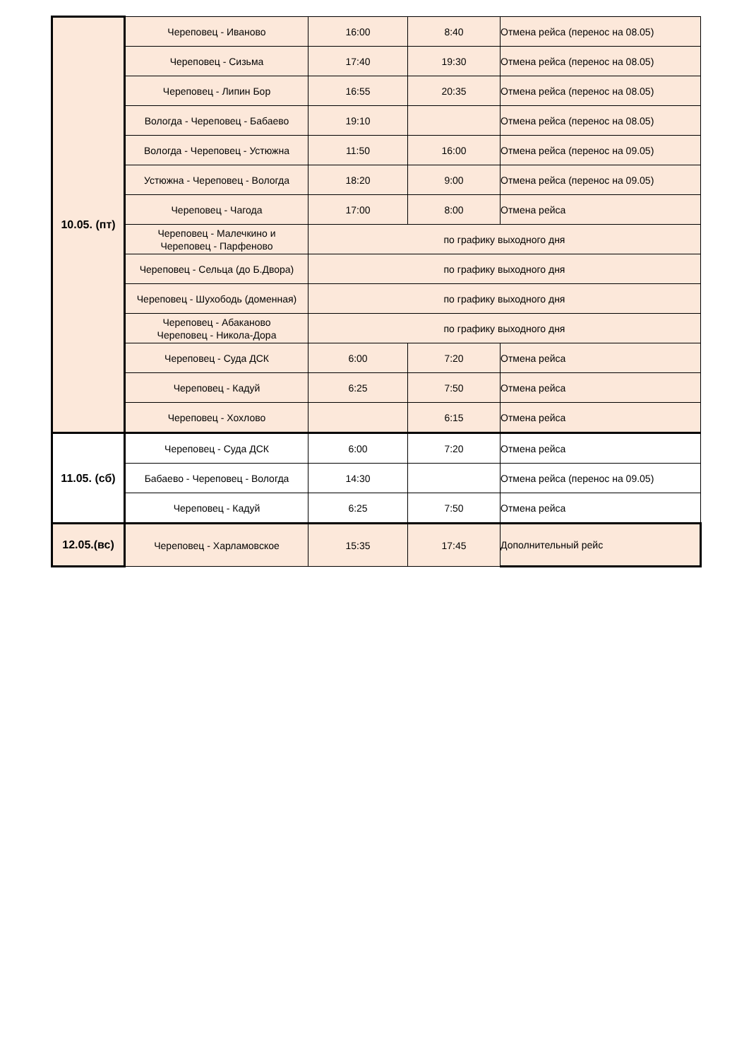| 10.05. (пт) | Череповец - Иваново | 16:00 | 8:40 | Отмена рейса (перенос на 08.05) |
| | Череповец - Сизьма | 17:40 | 19:30 | Отмена рейса (перенос на 08.05) |
| | Череповец - Липин Бор | 16:55 | 20:35 | Отмена рейса (перенос на 08.05) |
| | Вологда - Череповец - Бабаево | 19:10 | | Отмена рейса (перенос на 08.05) |
| | Вологда - Череповец - Устюжна | 11:50 | 16:00 | Отмена рейса (перенос на 09.05) |
| | Устюжна - Череповец - Вологда | 18:20 | 9:00 | Отмена рейса (перенос на 09.05) |
| | Череповец - Чагода | 17:00 | 8:00 | Отмена рейса |
| | Череповец - Малечкино и Череповец - Парфеново | по графику выходного дня | | |
| | Череповец - Сельца (до Б.Двора) | по графику выходного дня | | |
| | Череповец - Шухободь (доменная) | по графику выходного дня | | |
| | Череповец - Абаканово Череповец - Никола-Дора | по графику выходного дня | | |
| | Череповец - Суда ДСК | 6:00 | 7:20 | Отмена рейса |
| | Череповец - Кадуй | 6:25 | 7:50 | Отмена рейса |
| | Череповец - Хохлово | | 6:15 | Отмена рейса |
| 11.05. (сб) | Череповец - Суда ДСК | 6:00 | 7:20 | Отмена рейса |
| | Бабаево - Череповец - Вологда | 14:30 | | Отмена рейса (перенос на 09.05) |
| | Череповец - Кадуй | 6:25 | 7:50 | Отмена рейса |
| 12.05.(вс) | Череповец - Харламовское | 15:35 | 17:45 | Дополнительный рейс |